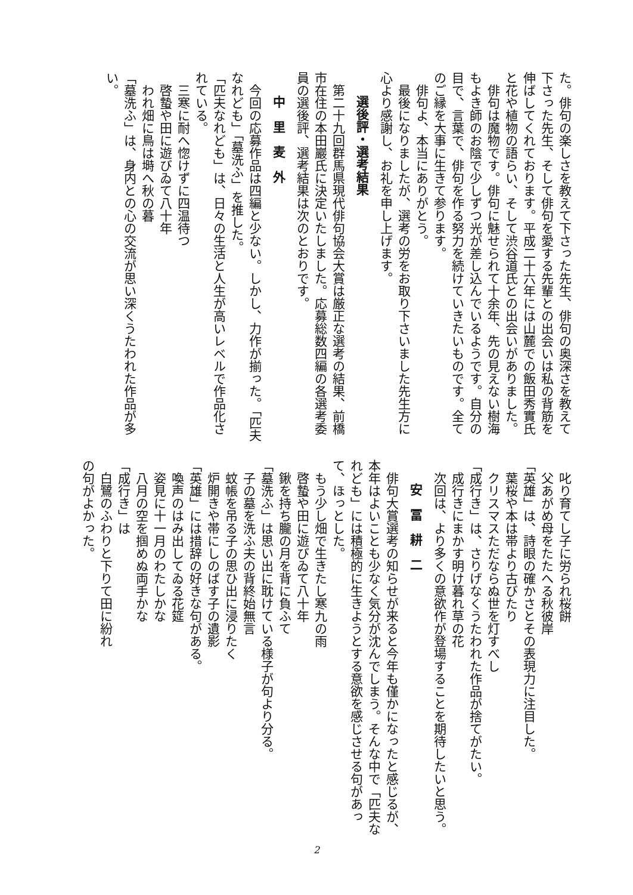た。俳句の楽しさを教えて下さった先生、俳句の奥深さを教えて下さった先生、そして俳句を愛する先輩との出会いは私の背筋を伸ばしてくれております。平成二十六年には山麓での飯田秀實氏と花や植物の語らい、そして渋谷道氏との出会いがありました。
　俳句は魔物です。俳句に魅せられて十余年、先の見えない樹海もよき師のお陰で少しずつ光が差し込んでいるようです。自分の目で、言葉で、俳句を作る努力を続けていきたいものです。全てのご縁を大事に生きて参ります。
　俳句よ、本当にありがとう。
　最後になりましたが、選考の労をお取り下さいました先生方に心より感謝し、お礼を申し上げます。
選後評・選考結果
　第二十九回群馬県現代俳句協会大賞は厳正な選考の結果、前橋市在住の本田巖氏に決定いたしました。応募総数四編の各選考委員の選後評、選考結果は次のとおりです。
中　里　麦　外
　今回の応募作品は四編と少ない。しかし、力作が揃った。「匹夫なれども」「墓洗ふ」を推した。
「匹夫なれども」は、日々の生活と人生が高いレベルで作品化されている。
　三寒に耐へ惚けずに四温待つ
　啓蟄や田に遊びゐて八十年
　われ畑に鳥は塒へ秋の暮
「墓洗ふ」は、身内との心の交流が思い深くうたわれた作品が多い。
　叱り育てし子に労られ桜餅
　父あがめ母をたたへる秋彼岸
「英雄」は、詩眼の確かさとその表現力に注目した。
　葉桜や本は帯より古びたり
　クリスマスただならぬ世を灯すべし
「成行き」は、さりげなくうたわれた作品が捨てがたい。
　成行きにまかす明け暮れ草の花
　次回は、より多くの意欲作が登場することを期待したいと思う。
安　冨　耕　二
　俳句大賞選考の知らせが来ると今年も僅かになったと感じるが、本年はよいことも少なく気分が沈んでしまう。そんな中で「匹夫なれども」には積極的に生きようとする意欲を感じさせる句があって、ほっとした。
　もう少し畑で生きたし寒九の雨
　啓蟄や田に遊びゐて八十年
　鍬を持ち朧の月を背に負ふて
「墓洗ふ」は思い出に耽けている様子が句より分る。
　子の墓を洗ふ夫の背終始無言
　蚊帳を吊る子の思ひ出に浸りたく
　炉開きや帯にしのばす子の遺影
「英雄」には措辞の好きな句がある。
　喚声のはみ出してゐる花筵
　姿見に十一月のわたしかな
　八月の空を掴めぬ両手かな
「成行き」は
　白鷺のふわりと下りて田に紛れ
の句がよかった。
2